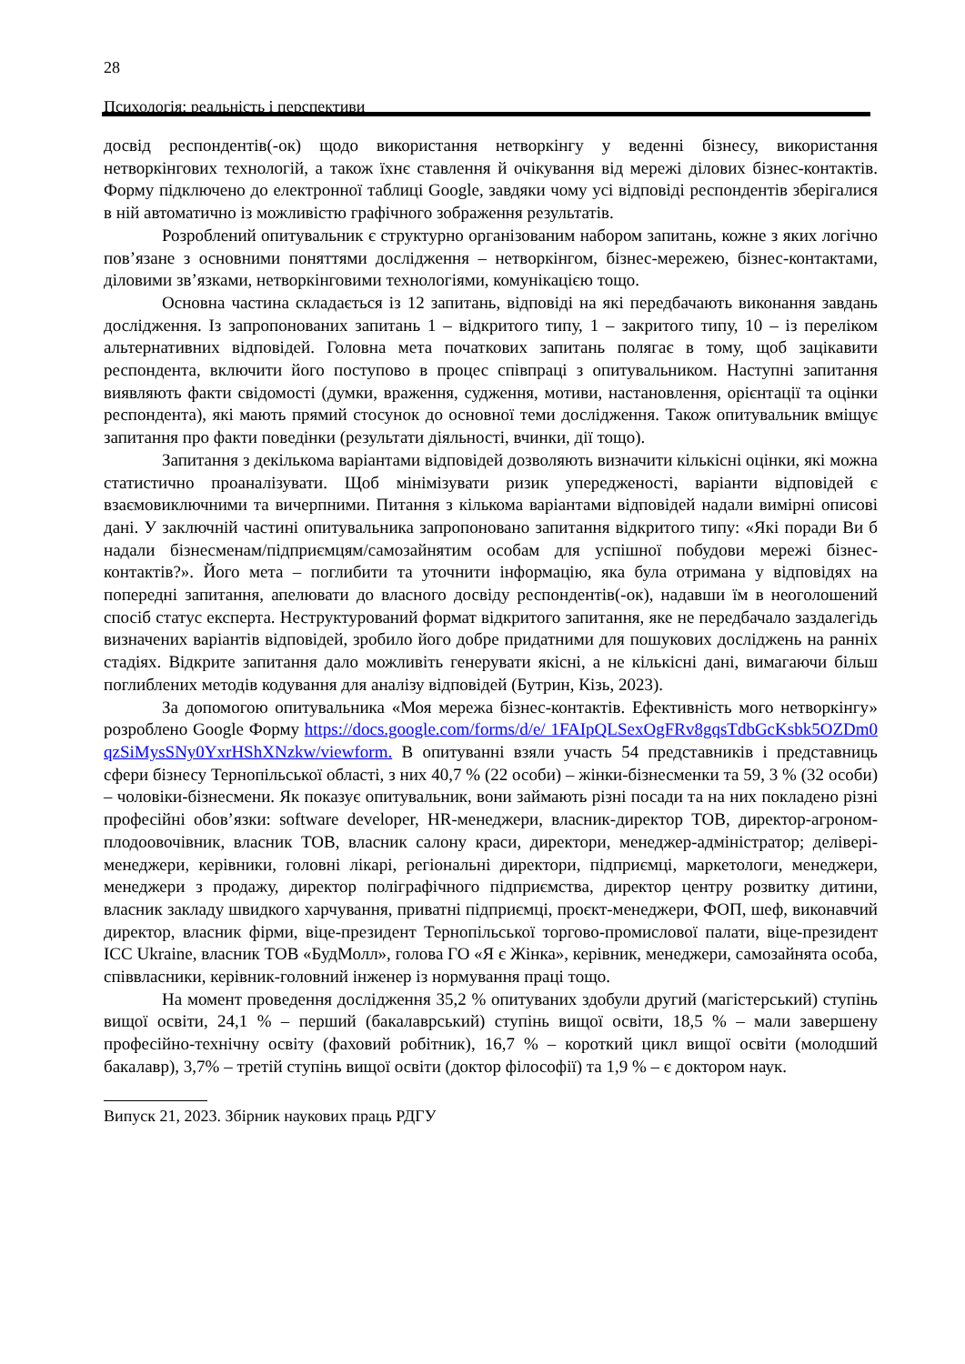28
Психологія: реальність і перспективи
досвід респондентів(-ок) щодо використання нетворкінгу у веденні бізнесу, використання нетворкінгових технологій, а також їхнє ставлення й очікування від мережі ділових бізнес-контактів. Форму підключено до електронної таблиці Google, завдяки чому усі відповіді респондентів зберігалися в ній автоматично із можливістю графічного зображення результатів.
Розроблений опитувальник є структурно організованим набором запитань, кожне з яких логічно пов’язане з основними поняттями дослідження – нетворкінгом, бізнес-мережею, бізнес-контактами, діловими зв’язками, нетворкінговими технологіями, комунікацією тощо.
Основна частина складається із 12 запитань, відповіді на які передбачають виконання завдань дослідження. Із запропонованих запитань 1 – відкритого типу, 1 – закритого типу, 10 – із переліком альтернативних відповідей. Головна мета початкових запитань полягає в тому, щоб зацікавити респондента, включити його поступово в процес співпраці з опитувальником. Наступні запитання виявляють факти свідомості (думки, враження, судження, мотиви, настановлення, орієнтації та оцінки респондента), які мають прямий стосунок до основної теми дослідження. Також опитувальник вміщує запитання про факти поведінки (результати діяльності, вчинки, дії тощо).
Запитання з декількома варіантами відповідей дозволяють визначити кількісні оцінки, які можна статистично проаналізувати. Щоб мінімізувати ризик упередженості, варіанти відповідей є взаємовиключними та вичерпними. Питання з кількома варіантами відповідей надали вимірні описові дані. У заключній частині опитувальника запропоновано запитання відкритого типу: «Які поради Ви б надали бізнесменам/підприємцям/самозайнятим особам для успішної побудови мережі бізнес-контактів?». Його мета – поглибити та уточнити інформацію, яка була отримана у відповідях на попередні запитання, апелювати до власного досвіду респондентів(-ок), надавши їм в неоголошений спосіб статус експерта. Неструктурований формат відкритого запитання, яке не передбачало заздалегідь визначених варіантів відповідей, зробило його добре придатними для пошукових досліджень на ранніх стадіях. Відкрите запитання дало можливіть генерувати якісні, а не кількісні дані, вимагаючи більш поглиблених методів кодування для аналізу відповідей (Бутрин, Кізь, 2023).
За допомогою опитувальника «Моя мережа бізнес-контактів. Ефективність мого нетворкінгу» розроблено Google Форму https://docs.google.com/forms/d/e/ 1FAIpQLSexOgFRv8gqsTdbGcKsbk5OZDm0qzSiMysSNy0YxrHShXNzkw/viewform. В опитуванні взяли участь 54 представників і представниць сфери бізнесу Тернопільської області, з них 40,7 % (22 особи) – жінки-бізнесменки та 59, 3 % (32 особи) – чоловіки-бізнесмени. Як показує опитувальник, вони займають різні посади та на них покладено різні професійні обов’язки: software developer, HR-менеджери, власник-директор ТОВ, директор-агроном-плодоовочівник, власник ТОВ, власник салону краси, директори, менеджер-адміністратор; деліверi-менеджери, керівники, головні лікарі, регіональні директори, підприємці, маркетологи, менеджери, менеджери з продажу, директор поліграфічного підприємства, директор центру розвитку дитини, власник закладу швидкого харчування, приватні підприємці, проєкт-менеджери, ФОП, шеф, виконавчий директор, власник фірми, віце-президент Тернопільської торгово-промислової палати, віце-президент ICC Ukraine, власник ТОВ «БудМолл», голова ГО «Я є Жінка», керівник, менеджери, самозайнята особа, співвласники, керівник-головний інженер із нормування праці тощо.
На момент проведення дослідження 35,2 % опитуваних здобули другий (магістерський) ступінь вищої освіти, 24,1 % – перший (бакалаврський) ступінь вищої освіти, 18,5 % – мали завершену професійно-технічну освіту (фаховий робітник), 16,7 % – короткий цикл вищої освіти (молодший бакалавр), 3,7% – третій ступінь вищої освіти (доктор філософії) та 1,9 % – є доктором наук.
Випуск 21, 2023. Збірник наукових праць РДГУ